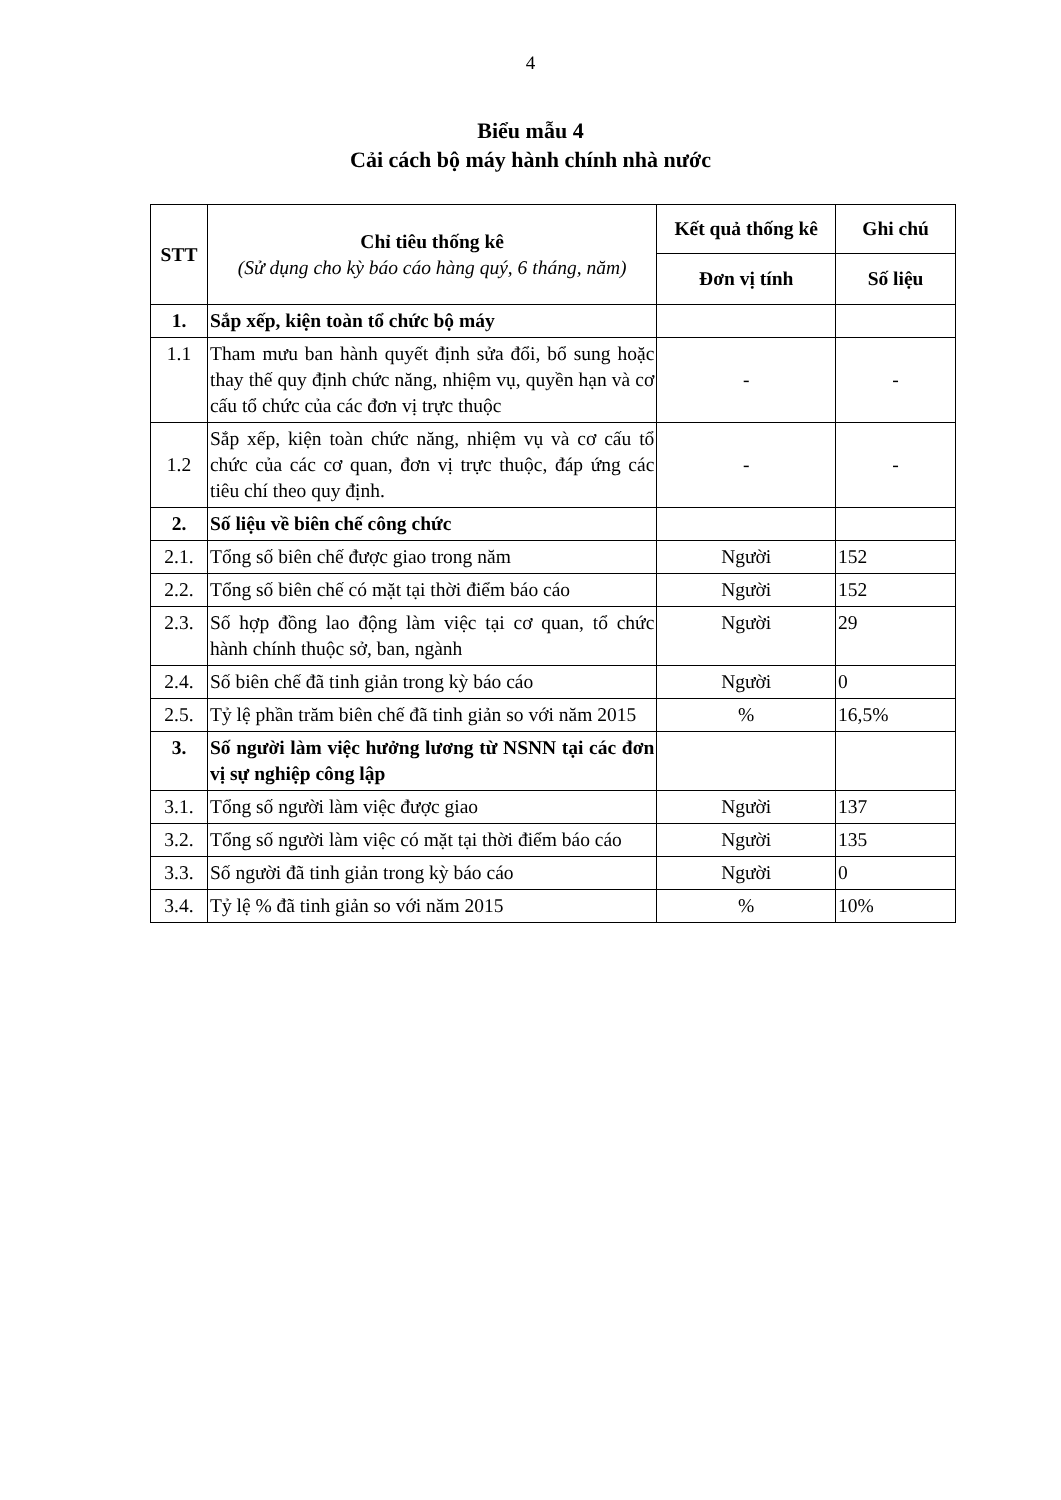4
Biểu mẫu 4
Cải cách bộ máy hành chính nhà nước
| STT | Chỉ tiêu thống kê (Sử dụng cho kỳ báo cáo hàng quý, 6 tháng, năm) | Kết quả thống kê | Ghi chú |
| --- | --- | --- | --- |
| | | Đơn vị tính | Số liệu |
| 1. | Sắp xếp, kiện toàn tổ chức bộ máy | | |
| 1.1 | Tham mưu ban hành quyết định sửa đổi, bổ sung hoặc thay thế quy định chức năng, nhiệm vụ, quyền hạn và cơ cấu tổ chức của các đơn vị trực thuộc | - | - |
| 1.2 | Sắp xếp, kiện toàn chức năng, nhiệm vụ và cơ cấu tổ chức của các cơ quan, đơn vị trực thuộc, đáp ứng các tiêu chí theo quy định. | - | - |
| 2. | Số liệu về biên chế công chức | | |
| 2.1. | Tổng số biên chế được giao trong năm | Người | 152 |
| 2.2. | Tổng số biên chế có mặt tại thời điểm báo cáo | Người | 152 |
| 2.3. | Số hợp đồng lao động làm việc tại cơ quan, tổ chức hành chính thuộc sở, ban, ngành | Người | 29 |
| 2.4. | Số biên chế đã tinh giản trong kỳ báo cáo | Người | 0 |
| 2.5. | Tỷ lệ phần trăm biên chế đã tinh giản so với năm 2015 | % | 16,5% |
| 3. | Số người làm việc hưởng lương từ NSNN tại các đơn vị sự nghiệp công lập | | |
| 3.1. | Tổng số người làm việc được giao | Người | 137 |
| 3.2. | Tổng số người làm việc có mặt tại thời điểm báo cáo | Người | 135 |
| 3.3. | Số người đã tinh giản trong kỳ báo cáo | Người | 0 |
| 3.4. | Tỷ lệ % đã tinh giản so với năm 2015 | % | 10% |